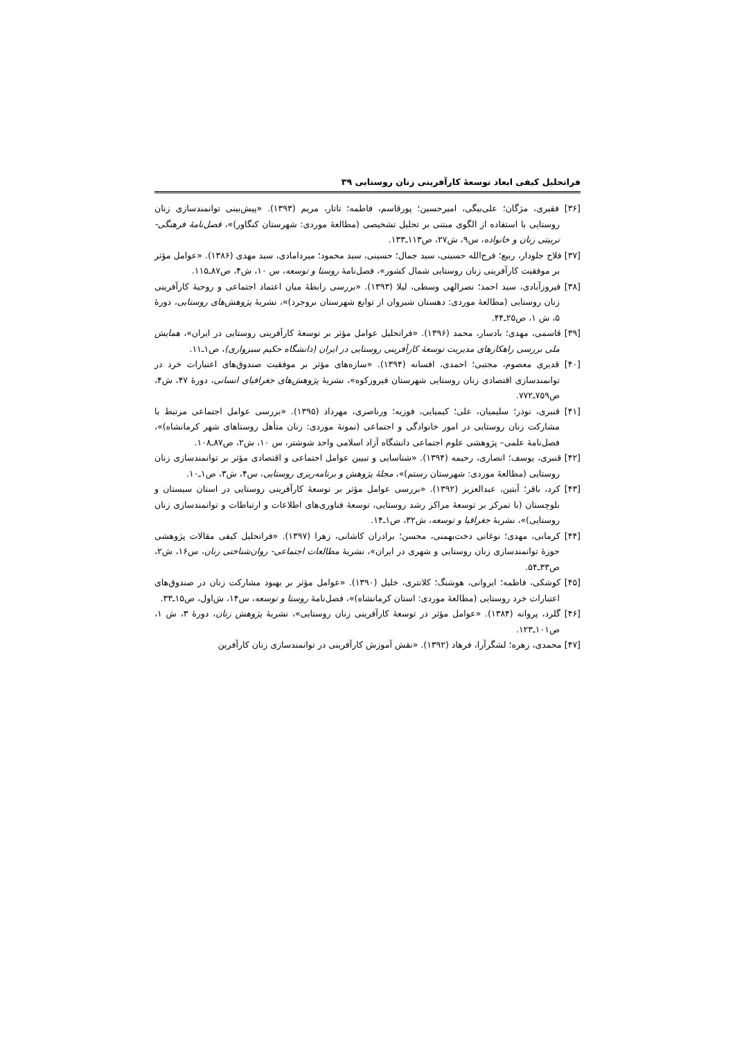فراتحلیل کیفی ابعاد توسعهٔ کارآفرینی زنان روستایی ۳۹
[۳۶] فقیری، مژگان؛ علی‌بیگی، امیرحسین؛ پورقاسم، فاطمه؛ تاتار، مریم (۱۳۹۳). «پیش‌بینی توانمندسازی زنان روستایی با استفاده از الگوی مبتنی بر تحلیل تشخیصی (مطالعهٔ موردی: شهرستان کنگاور)»، فصل‌نامهٔ فرهنگی- تربیتی زنان و خانواده، س۹، ش۲۷، ص۱۱۳ـ۱۳۳.
[۳۷] فلاح جلودار، ربیع؛ فرج‌الله حسینی، سید جمال؛ حسینی، سید محمود؛ میردامادی، سید مهدی (۱۳۸۶). «عوامل مؤثر بر موفقیت کارآفرینی زنان روستایی شمال کشور»، فصل‌نامهٔ روستا و توسعه، س ۱۰، ش۴، ص۸۷ـ۱۱۵.
[۳۸] فیروزآبادی، سید احمد؛ نصرالهی وسطی، لیلا (۱۳۹۳). «بررسی رابطهٔ میان اعتماد اجتماعی و روحیهٔ کارآفرینی زنان روستایی (مطالعهٔ موردی: دهستان شیروان از توابع شهرستان بروجرد)»، نشریهٔ پژوهش‌های روستایی، دورهٔ ۵، ش ۱، ص۲۵ـ۴۴.
[۳۹] قاسمی، مهدی؛ بادسار، محمد (۱۳۹۶). «فراتحلیل عوامل مؤثر بر توسعهٔ کارآفرینی روستایی در ایران»، همایش ملی بررسی راهکارهای مدیریت توسعهٔ کارآفرینی روستایی در ایران (دانشگاه حکیم سبزواری)، ص۱ـ۱۱.
[۴۰] قدیری معصوم، مجتبی؛ احمدی، افسانه (۱۳۹۴). «سازه‌های مؤثر بر موفقیت صندوق‌های اعتبارات خرد در توانمندسازی اقتصادی زنان روستایی شهرستان فیروزکوه»، نشریهٔ پژوهش‌های جغرافیای انسانی، دورهٔ ۴۷، ش۴، ص۷۵۹ـ۷۷۲.
[۴۱] قنبری، نوذر؛ سلیمیان، علی؛ کیمیایی، فوزیه؛ ورناصری، مهرداد (۱۳۹۵). «بررسی عوامل اجتماعی مرتبط با مشارکت زنان روستایی در امور خانوادگی و اجتماعی (نمونهٔ موردی: زنان متأهل روستاهای شهر کرمانشاه)»، فصل‌نامهٔ علمی– پژوهشی علوم اجتماعی دانشگاه آزاد اسلامی واحد شوشتر، س ۱۰، ش۲، ص۸۷ـ۱۰۸.
[۴۲] قنبری، یوسف؛ انصاری، رحیمه (۱۳۹۴). «شناسایی و تبیین عوامل اجتماعی و اقتصادی مؤثر بر توانمندسازی زنان روستایی (مطالعهٔ موردی: شهرستان رستم)»، مجلهٔ پژوهش و برنامه‌ریزی روستایی، س۴، ش۳، ص۱ـ۱۰.
[۴۳] کرد، باقر؛ آبتین، عبدالعزیز (۱۳۹۲). «بررسی عوامل مؤثر بر توسعهٔ کارآفرینی روستایی در استان سیستان و بلوچستان (با تمرکز بر توسعهٔ مراکز رشد روستایی، توسعهٔ فناوری‌های اطلاعات و ارتباطات و توانمندسازی زنان روستایی)»، نشریهٔ جغرافیا و توسعه، ش۳۲، ص۱ـ۱۴.
[۴۴] کرمانی، مهدی؛ نوغانی دخت‌بهمنی، محسن؛ برادران کاشانی، زهرا (۱۳۹۷). «فراتحلیل کیفی مقالات پژوهشی حوزهٔ توانمندسازی زنان روستایی و شهری در ایران»، نشریهٔ مطالعات اجتماعی- روان‌شناختی زنان، س۱۶، ش۲، ص۳۳ـ۵۴.
[۴۵] کوشکی، فاطمه؛ ایروانی، هوشنگ؛ کلانتری، خلیل (۱۳۹۰). «عوامل مؤثر بر بهبود مشارکت زنان در صندوق‌های اعتبارات خرد روستایی (مطالعهٔ موردی: استان کرمانشاه)»، فصل‌نامهٔ روستا و توسعه، س۱۴، ش‌اول، ص۱۵ـ۳۳.
[۴۶] گلرد، پروانه (۱۳۸۴). «عوامل مؤثر در توسعهٔ کارآفرینی زنان روستایی»، نشریهٔ پژوهش زنان، دورهٔ ۳، ش ۱، ص۱۰۱ـ۱۲۳.
[۴۷] محمدی، زهره؛ لشگرآرا، فرهاد (۱۳۹۲). «نقش آموزش کارآفرینی در توانمندسازی زنان کارآفرین